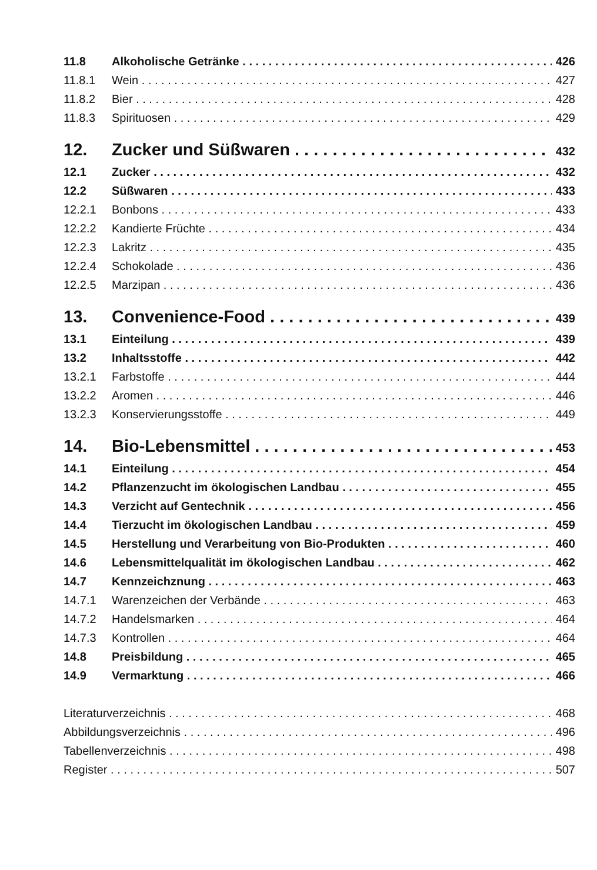11.8 Alkoholische Getränke 426
11.8.1 Wein 427
11.8.2 Bier 428
11.8.3 Spirituosen 429
12. Zucker und Süßwaren 432
12.1 Zucker 432
12.2 Süßwaren 433
12.2.1 Bonbons 433
12.2.2 Kandierte Früchte 434
12.2.3 Lakritz 435
12.2.4 Schokolade 436
12.2.5 Marzipan 436
13. Convenience-Food 439
13.1 Einteilung 439
13.2 Inhaltsstoffe 442
13.2.1 Farbstoffe 444
13.2.2 Aromen 446
13.2.3 Konservierungsstoffe 449
14. Bio-Lebensmittel 453
14.1 Einteilung 454
14.2 Pflanzenzucht im ökologischen Landbau 455
14.3 Verzicht auf Gentechnik 456
14.4 Tierzucht im ökologischen Landbau 459
14.5 Herstellung und Verarbeitung von Bio-Produkten 460
14.6 Lebensmittelqualität im ökologischen Landbau 462
14.7 Kennzeichznung 463
14.7.1 Warenzeichen der Verbände 463
14.7.2 Handelsmarken 464
14.7.3 Kontrollen 464
14.8 Preisbildung 465
14.9 Vermarktung 466
Literaturverzeichnis 468
Abbildungsverzeichnis 496
Tabellenverzeichnis 498
Register 507